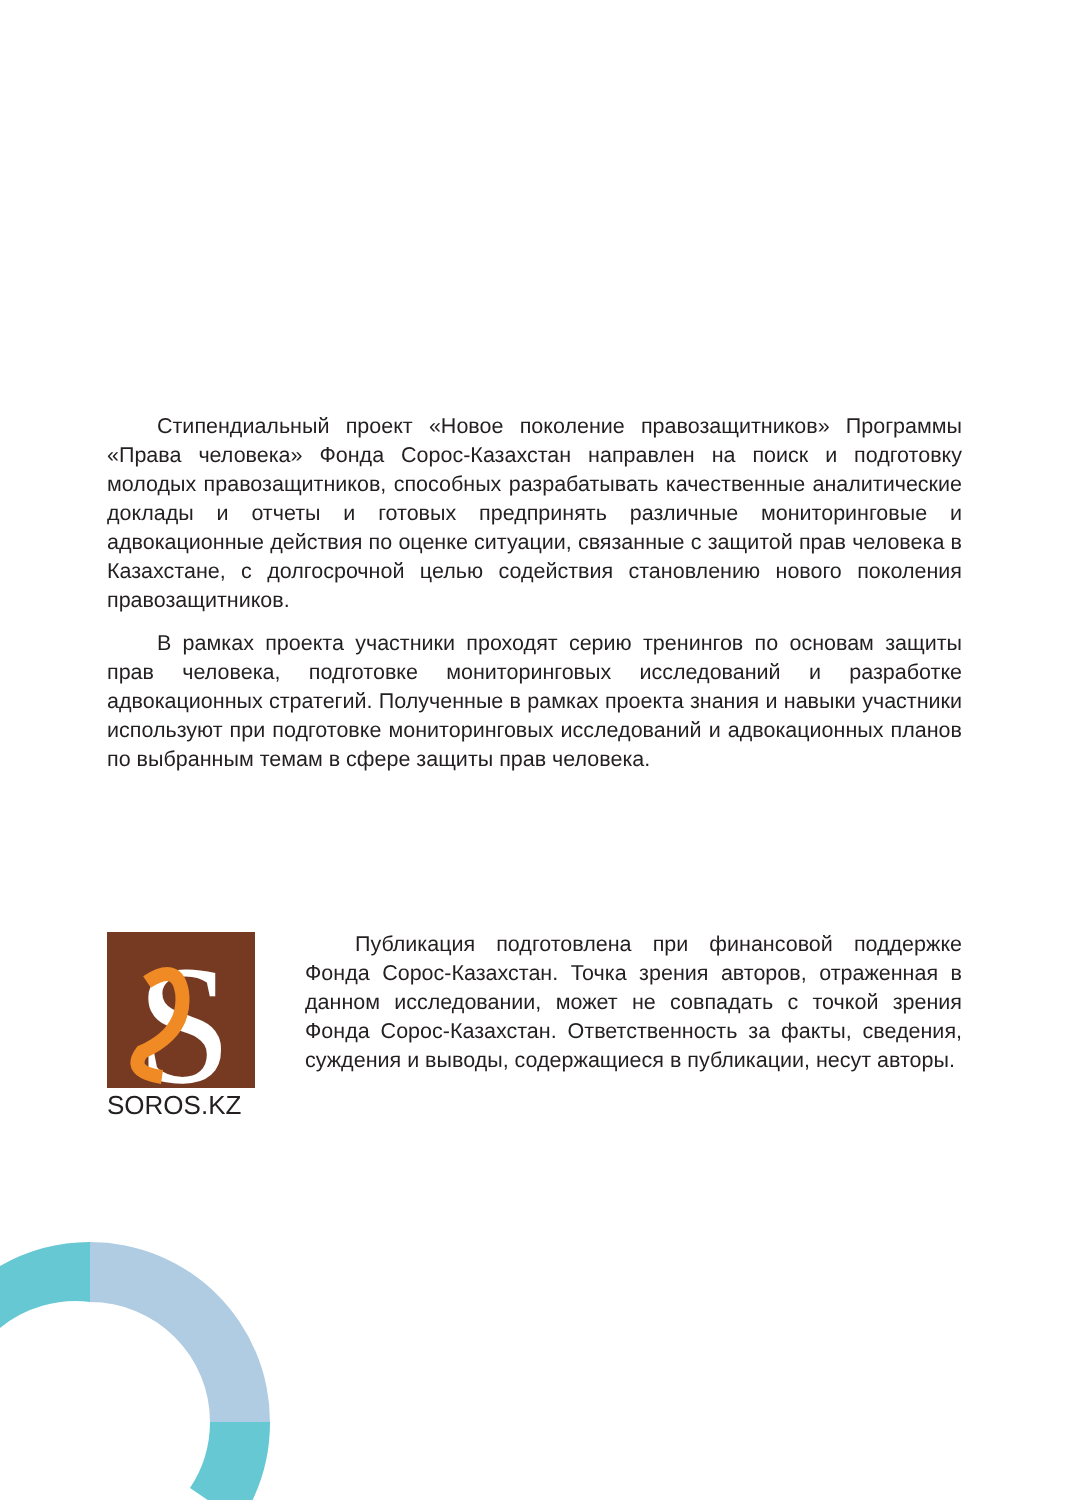Стипендиальный проект «Новое поколение правозащитников» Программы «Права человека» Фонда Сорос-Казахстан направлен на поиск и подготовку молодых правозащитников, способных разрабатывать качественные аналитические доклады и отчеты и готовых предпринять различные мониторинговые и адвокационные действия по оценке ситуации, связанные с защитой прав человека в Казахстане, с долгосрочной целью содействия становлению нового поколения правозащитников.
В рамках проекта участники проходят серию тренингов по основам защиты прав человека, подготовке мониторинговых исследований и разработке адвокационных стратегий. Полученные в рамках проекта знания и навыки участники используют при подготовке мониторинговых исследований и адвокационных планов по выбранным темам в сфере защиты прав человека.
S
SOROS.KZ
Публикация подготовлена при финансовой поддержке Фонда Сорос-Казахстан. Точка зрения авторов, отраженная в данном исследовании, может не совпадать с точкой зрения Фонда Сорос-Казахстан. Ответственность за факты, сведения, суждения и выводы, содержащиеся в публикации, несут авторы.